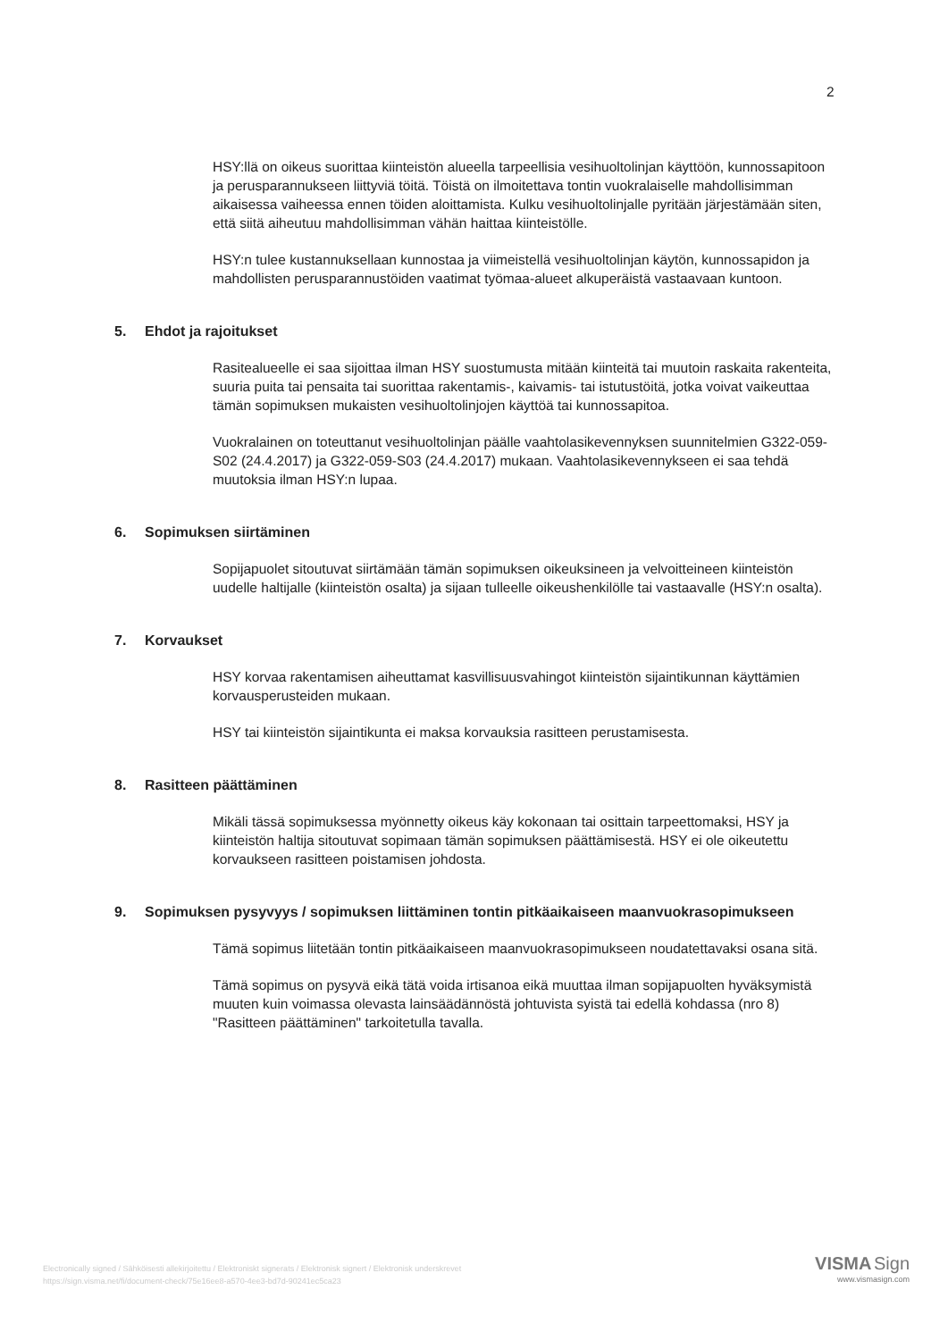2
HSY:llä on oikeus suorittaa kiinteistön alueella tarpeellisia vesihuoltolinjan käyttöön, kunnossapitoon ja perusparannukseen liittyviä töitä. Töistä on ilmoitettava tontin vuokralaiselle mahdollisimman aikaisessa vaiheessa ennen töiden aloittamista. Kulku vesihuoltolinjalle pyritään järjestämään siten, että siitä aiheutuu mahdollisimman vähän haittaa kiinteistölle.
HSY:n tulee kustannuksellaan kunnostaa ja viimeistellä vesihuoltolinjan käytön, kunnossapidon ja mahdollisten perusparannustöiden vaatimat työmaa-alueet alkuperäistä vastaavaan kuntoon.
5. Ehdot ja rajoitukset
Rasitealueelle ei saa sijoittaa ilman HSY suostumusta mitään kiinteitä tai muutoin raskaita rakenteita, suuria puita tai pensaita tai suorittaa rakentamis-, kaivamis- tai istutustöitä, jotka voivat vaikeuttaa tämän sopimuksen mukaisten vesihuoltolinjojen käyttöä tai kunnossapitoa.
Vuokralainen on toteuttanut vesihuoltolinjan päälle vaahtolasikevennyksen suunnitelmien G322-059-S02 (24.4.2017) ja G322-059-S03 (24.4.2017) mukaan. Vaahtolasikevennykseen ei saa tehdä muutoksia ilman HSY:n lupaa.
6. Sopimuksen siirtäminen
Sopijapuolet sitoutuvat siirtämään tämän sopimuksen oikeuksineen ja velvoitteineen kiinteistön uudelle haltijalle (kiinteistön osalta) ja sijaan tulleelle oikeushenkilölle tai vastaavalle (HSY:n osalta).
7. Korvaukset
HSY korvaa rakentamisen aiheuttamat kasvillisuusvahingot kiinteistön sijaintikunnan käyttämien korvausperusteiden mukaan.
HSY tai kiinteistön sijaintikunta ei maksa korvauksia rasitteen perustamisesta.
8. Rasitteen päättäminen
Mikäli tässä sopimuksessa myönnetty oikeus käy kokonaan tai osittain tarpeettomaksi, HSY ja kiinteistön haltija sitoutuvat sopimaan tämän sopimuksen päättämisestä. HSY ei ole oikeutettu korvaukseen rasitteen poistamisen johdosta.
9. Sopimuksen pysyvyys / sopimuksen liittäminen tontin pitkäaikaiseen maanvuokrasopimukseen
Tämä sopimus liitetään tontin pitkäaikaiseen maanvuokrasopimukseen noudatettavaksi osana sitä.
Tämä sopimus on pysyvä eikä tätä voida irtisanoa eikä muuttaa ilman sopijapuolten hyväksymistä muuten kuin voimassa olevasta lainsäädännöstä johtuvista syistä tai edellä kohdassa (nro 8) "Rasitteen päättäminen" tarkoitetulla tavalla.
Electronically signed / Sähköisesti allekirjoitettu / Elektroniskt signerats / Elektronisk signert / Elektronisk underskrevet
https://sign.visma.net/fi/document-check/75e16ee8-a570-4ee3-bd7d-90241ec5ca23
VISMA Sign
www.vismasign.com